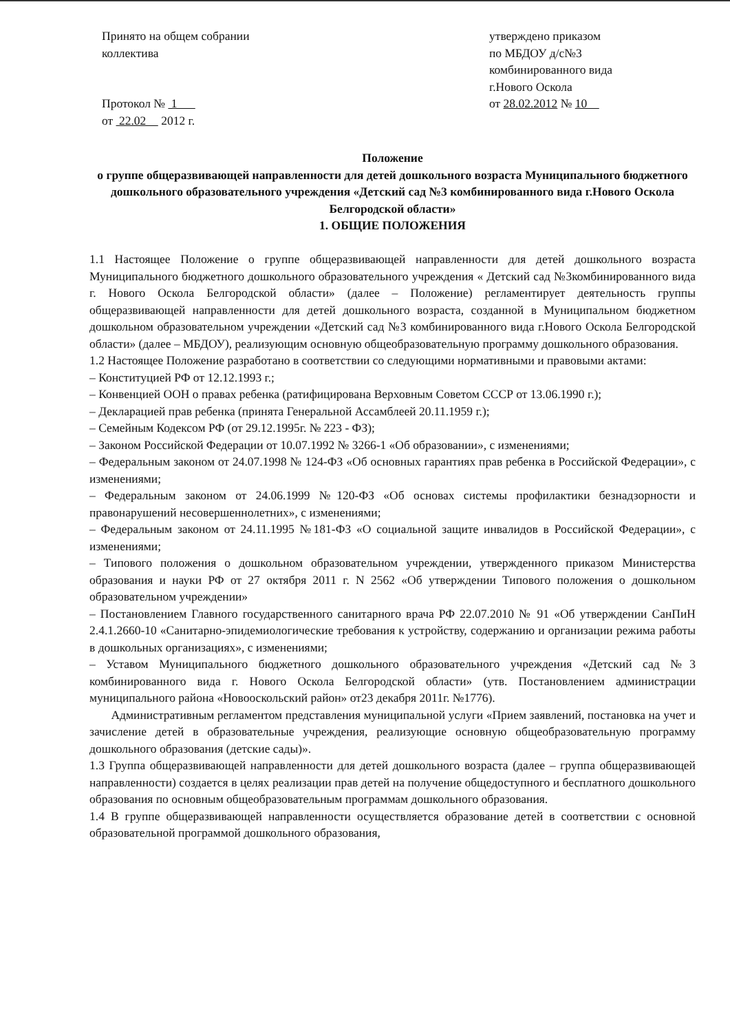Принято на общем собрании
коллектива
Протокол № 1
от 22.02 2012 г.
утверждено приказом
по МБДОУ д/с№3
комбинированного вида
г.Нового Оскола
от 28.02.2012 № 10
Положение
о группе общеразвивающей направленности для детей дошкольного возраста Муниципального бюджетного дошкольного образовательного учреждения «Детский сад №3 комбинированного вида г.Нового Оскола Белгородской области»
1. ОБЩИЕ ПОЛОЖЕНИЯ
1.1 Настоящее Положение о группе общеразвивающей направленности для детей дошкольного возраста Муниципального бюджетного дошкольного образовательного учреждения « Детский сад №3комбинированного вида г. Нового Оскола Белгородской области» (далее – Положение) регламентирует деятельность группы общеразвивающей направленности для детей дошкольного возраста, созданной в Муниципальном бюджетном дошкольном образовательном учреждении «Детский сад №3 комбинированного вида г.Нового Оскола Белгородской области» (далее – МБДОУ), реализующим основную общеобразовательную программу дошкольного образования.
1.2 Настоящее Положение разработано в соответствии со следующими нормативными и правовыми актами:
– Конституцией РФ от 12.12.1993 г.;
– Конвенцией ООН о правах ребенка (ратифицирована Верховным Советом СССР от 13.06.1990 г.);
– Декларацией прав ребенка (принята Генеральной Ассамблеей 20.11.1959 г.);
– Семейным Кодексом РФ (от 29.12.1995г. № 223 - ФЗ);
– Законом Российской Федерации от 10.07.1992 № 3266-1 «Об образовании», с изменениями;
– Федеральным законом от 24.07.1998 № 124-ФЗ «Об основных гарантиях прав ребенка в Российской Федерации», с изменениями;
– Федеральным законом от 24.06.1999 №120-ФЗ «Об основах системы профилактики безнадзорности и правонарушений несовершеннолетних», с изменениями;
– Федеральным законом от 24.11.1995 №181-ФЗ «О социальной защите инвалидов в Российской Федерации», с изменениями;
– Типового положения о дошкольном образовательном учреждении, утвержденного приказом Министерства образования и науки РФ от 27 октября 2011 г. N 2562 «Об утверждении Типового положения о дошкольном образовательном учреждении»
– Постановлением Главного государственного санитарного врача РФ 22.07.2010 № 91 «Об утверждении СанПиН 2.4.1.2660-10 «Санитарно-эпидемиологические требования к устройству, содержанию и организации режима работы в дошкольных организациях», с изменениями;
– Уставом Муниципального бюджетного дошкольного образовательного учреждения «Детский сад №3 комбинированного вида г. Нового Оскола Белгородской области» (утв. Постановлением администрации муниципального района «Новооскольский район» от23 декабря 2011г. №1776).
Административным регламентом представления муниципальной услуги «Прием заявлений, постановка на учет и зачисление детей в образовательные учреждения, реализующие основную общеобразовательную программу дошкольного образования (детские сады)».
1.3 Группа общеразвивающей направленности для детей дошкольного возраста (далее – группа общеразвивающей направленности) создается в целях реализации прав детей на получение общедоступного и бесплатного дошкольного образования по основным общеобразовательным программам дошкольного образования.
1.4 В группе общеразвивающей направленности осуществляется образование детей в соответствии с основной образовательной программой дошкольного образования,